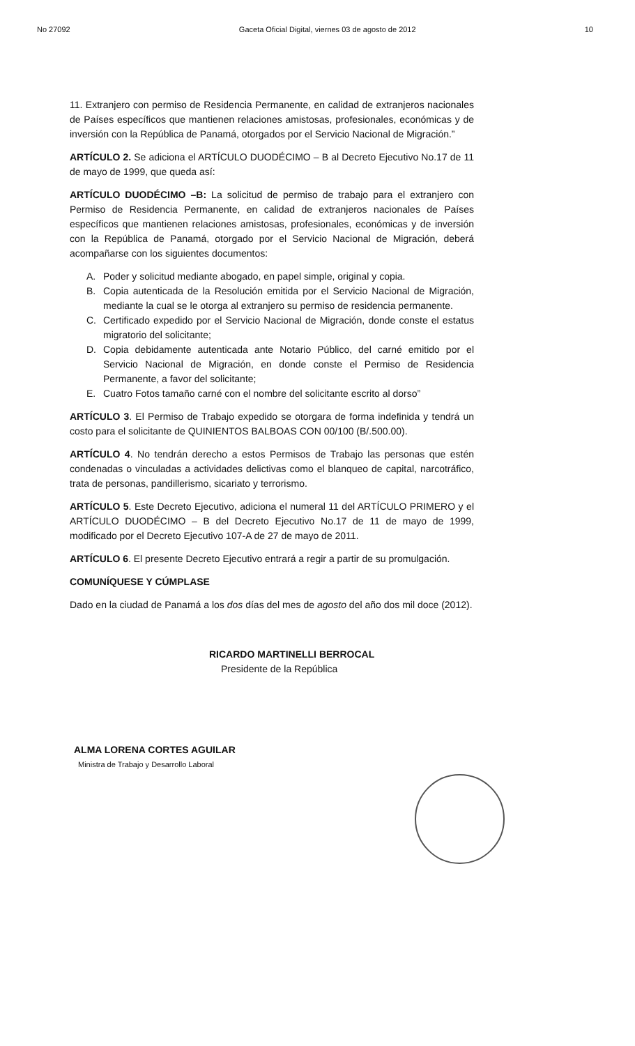No 27092 Gaceta Oficial Digital, viernes 03 de agosto de 2012 10
11. Extranjero con permiso de Residencia Permanente, en calidad de extranjeros nacionales de Países específicos que mantienen relaciones amistosas, profesionales, económicas y de inversión con la República de Panamá, otorgados por el Servicio Nacional de Migración.”
ARTÍCULO 2. Se adiciona el ARTÍCULO DUODÉCIMO – B al Decreto Ejecutivo No.17 de 11 de mayo de 1999, que queda así:
ARTÍCULO DUODÉCIMO –B: La solicitud de permiso de trabajo para el extranjero con Permiso de Residencia Permanente, en calidad de extranjeros nacionales de Países específicos que mantienen relaciones amistosas, profesionales, económicas y de inversión con la República de Panamá, otorgado por el Servicio Nacional de Migración, deberá acompañarse con los siguientes documentos:
A. Poder y solicitud mediante abogado, en papel simple, original y copia.
B. Copia autenticada de la Resolución emitida por el Servicio Nacional de Migración, mediante la cual se le otorga al extranjero su permiso de residencia permanente.
C. Certificado expedido por el Servicio Nacional de Migración, donde conste el estatus migratorio del solicitante;
D. Copia debidamente autenticada ante Notario Público, del carné emitido por el Servicio Nacional de Migración, en donde conste el Permiso de Residencia Permanente, a favor del solicitante;
E. Cuatro Fotos tamaño carné con el nombre del solicitante escrito al dorso”
ARTÍCULO 3. El Permiso de Trabajo expedido se otorgara de forma indefinida y tendrá un costo para el solicitante de QUINIENTOS BALBOAS CON 00/100 (B/.500.00).
ARTÍCULO 4. No tendrán derecho a estos Permisos de Trabajo las personas que estén condenadas o vinculadas a actividades delictivas como el blanqueo de capital, narcotráfico, trata de personas, pandillerismo, sicariato y terrorismo.
ARTÍCULO 5. Este Decreto Ejecutivo, adiciona el numeral 11 del ARTÍCULO PRIMERO y el ARTÍCULO DUODÉCIMO – B del Decreto Ejecutivo No.17 de 11 de mayo de 1999, modificado por el Decreto Ejecutivo 107-A de 27 de mayo de 2011.
ARTÍCULO 6. El presente Decreto Ejecutivo entrará a regir a partir de su promulgación.
COMUNÍQUESE Y CÚMPLASE
Dado en la ciudad de Panamá a los dos días del mes de agosto del año dos mil doce (2012).
RICARDO MARTINELLI BERROCAL
Presidente de la República
ALMA LORENA CORTES AGUILAR
Ministra de Trabajo y Desarrollo Laboral